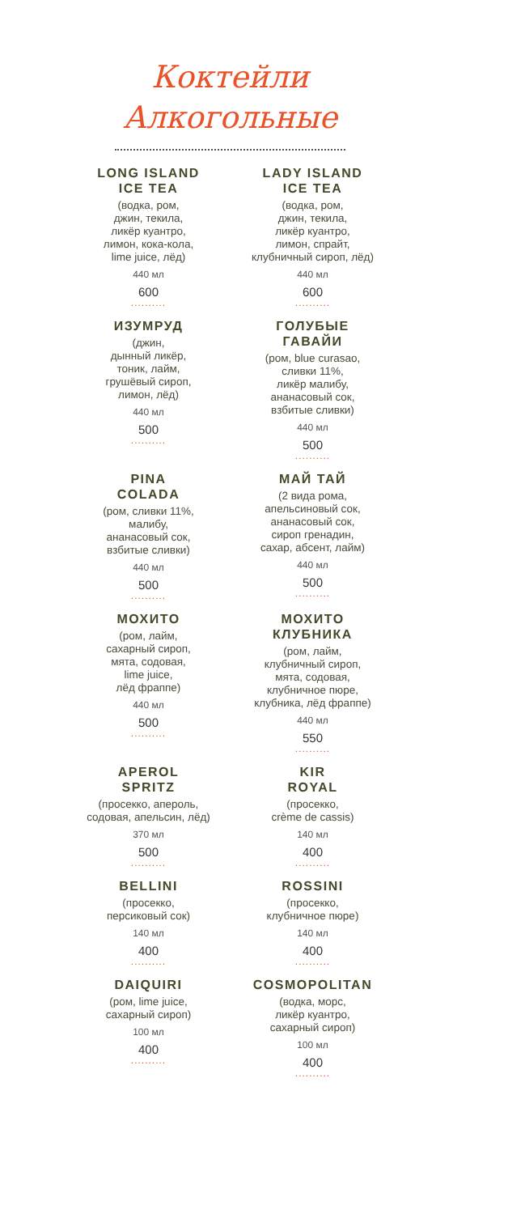Коктейли
Алкогольные
LONG ISLAND
ICE TEA
(водка, ром,
джин, текила,
ликёр куантро,
лимон, кока-кола,
lime juice, лёд)
440 мл
600
..........
LADY ISLAND
ICE TEA
(водка, ром,
джин, текила,
ликёр куантро,
лимон, спрайт,
клубничный сироп, лёд)
440 мл
600
..........
ИЗУМРУД
(джин,
дынный ликёр,
тоник, лайм,
грушёвый сироп,
лимон, лёд)
440 мл
500
..........
ГОЛУБЫЕ
ГАВАЙИ
(ром, blue curasao,
сливки 11%,
ликёр малибу,
ананасовый сок,
взбитые сливки)
440 мл
500
..........
PINA
COLADA
(ром, сливки 11%,
малибу,
ананасовый сок,
взбитые сливки)
440 мл
500
..........
МАЙ ТАЙ
(2 вида рома,
апельсиновый сок,
ананасовый сок,
сироп гренадин,
сахар, абсент, лайм)
440 мл
500
..........
МОХИТО
(ром, лайм,
сахарный сироп,
мята, содовая,
lime juice,
лёд фраппе)
440 мл
500
..........
МОХИТО
КЛУБНИКА
(ром, лайм,
клубничный сироп,
мята, содовая,
клубничное пюре,
клубника, лёд фраппе)
440 мл
550
..........
APEROL
SPRITZ
(просекко, апероль,
содовая, апельсин, лёд)
370 мл
500
..........
KIR
ROYAL
(просекко,
crème de cassis)
140 мл
400
..........
BELLINI
(просекко,
персиковый сок)
140 мл
400
..........
ROSSINI
(просекко,
клубничное пюре)
140 мл
400
..........
DAIQUIRI
(ром, lime juice,
сахарный сироп)
100 мл
400
..........
COSMOPOLITAN
(водка, морс,
ликёр куантро,
сахарный сироп)
100 мл
400
..........